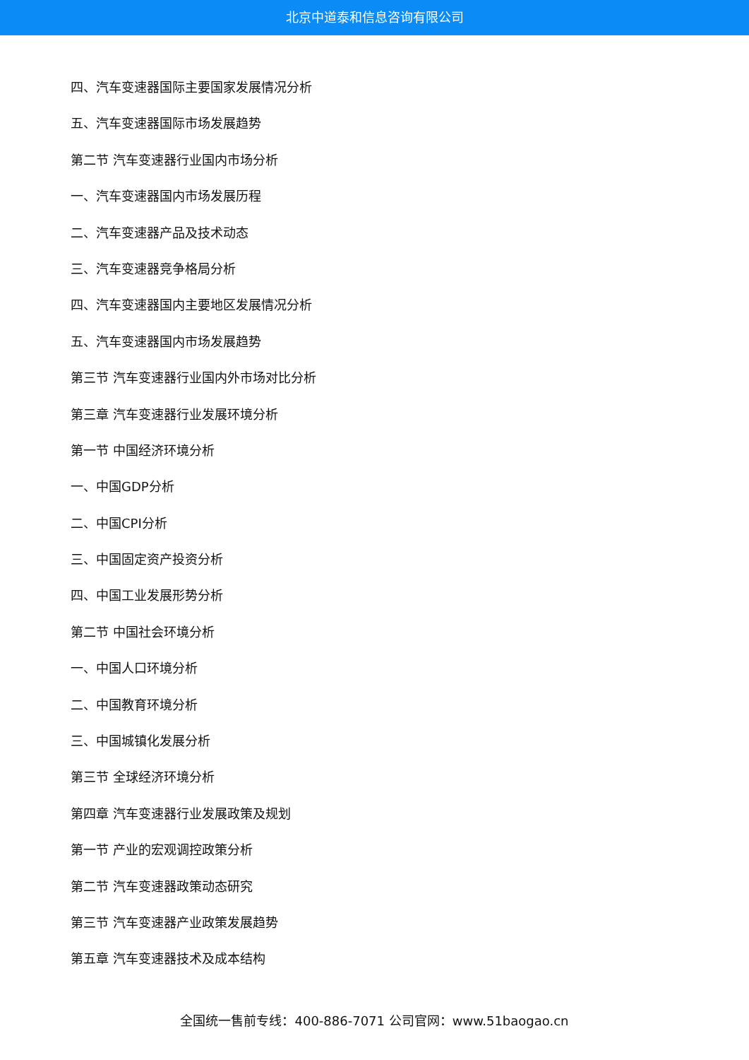北京中道泰和信息咨询有限公司
四、汽车变速器国际主要国家发展情况分析
五、汽车变速器国际市场发展趋势
第二节 汽车变速器行业国内市场分析
一、汽车变速器国内市场发展历程
二、汽车变速器产品及技术动态
三、汽车变速器竞争格局分析
四、汽车变速器国内主要地区发展情况分析
五、汽车变速器国内市场发展趋势
第三节 汽车变速器行业国内外市场对比分析
第三章 汽车变速器行业发展环境分析
第一节 中国经济环境分析
一、中国GDP分析
二、中国CPI分析
三、中国固定资产投资分析
四、中国工业发展形势分析
第二节 中国社会环境分析
一、中国人口环境分析
二、中国教育环境分析
三、中国城镇化发展分析
第三节 全球经济环境分析
第四章 汽车变速器行业发展政策及规划
第一节 产业的宏观调控政策分析
第二节 汽车变速器政策动态研究
第三节 汽车变速器产业政策发展趋势
第五章 汽车变速器技术及成本结构
全国统一售前专线：400-886-7071 公司官网：www.51baogao.cn